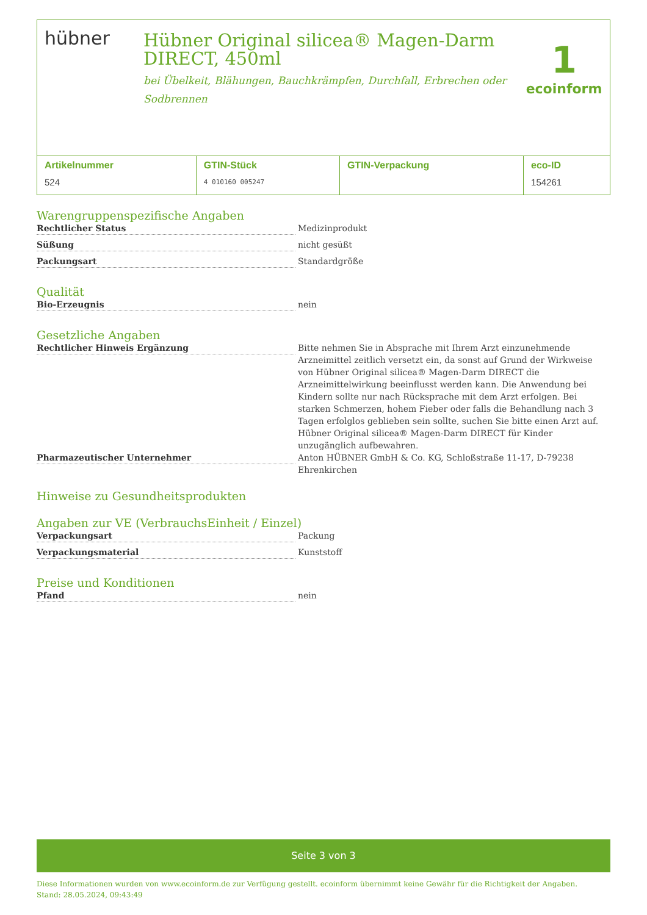hübner
Hübner Original silicea® Magen-Darm DIRECT, 450ml
bei Übelkeit, Blähungen, Bauchkrämpfen, Durchfall, Erbrechen oder Sodbrennen
1
ecoinform
| Artikelnummer | GTIN-Stück | GTIN-Verpackung | eco-ID |
| --- | --- | --- | --- |
| 524 | 4 010160 005247 | | 154261 |
Warengruppenspezifische Angaben
Rechtlicher Status Medizinprodukt
Süßung nicht gesüßt
Packungsart Standardgröße
Qualität
Bio-Erzeugnis nein
Gesetzliche Angaben
Rechtlicher Hinweis Ergänzung Bitte nehmen Sie in Absprache mit Ihrem Arzt einzunehmende Arzneimittel zeitlich versetzt ein, da sonst auf Grund der Wirkweise von Hübner Original silicea® Magen-Darm DIRECT die Arzneimittelwirkung beeinflusst werden kann. Die Anwendung bei Kindern sollte nur nach Rücksprache mit dem Arzt erfolgen. Bei starken Schmerzen, hohem Fieber oder falls die Behandlung nach 3 Tagen erfolglos geblieben sein sollte, suchen Sie bitte einen Arzt auf. Hübner Original silicea® Magen-Darm DIRECT für Kinder unzugänglich aufbewahren.
Pharmazeutischer Unternehmer Anton HÜBNER GmbH & Co. KG, Schloßstraße 11-17, D-79238 Ehrenkirchen
Hinweise zu Gesundheitsprodukten
Angaben zur VE (VerbrauchsEinheit / Einzel)
Verpackungsart Packung
Verpackungsmaterial Kunststoff
Preise und Konditionen
Pfand nein
Seite 3 von 3
Diese Informationen wurden von www.ecoinform.de zur Verfügung gestellt. ecoinform übernimmt keine Gewähr für die Richtigkeit der Angaben.
Stand: 28.05.2024, 09:43:49